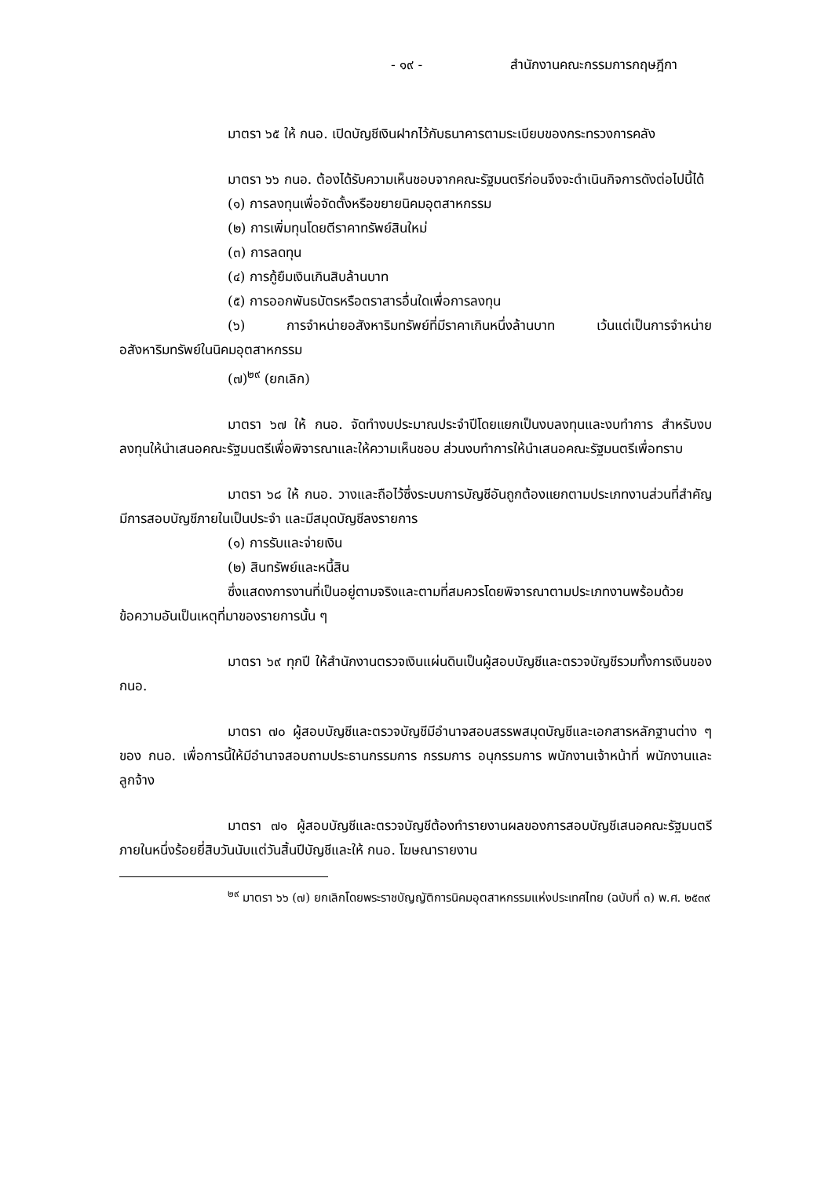- ๑๙ - สำนักงานคณะกรรมการกฤษฎีกา
มาตรา ๖๕ ให้ กนอ. เปิดบัญชีเงินฝากไว้กับธนาคารตามระเบียบของกระทรวงการคลัง
มาตรา ๖๖ กนอ. ต้องได้รับความเห็นชอบจากคณะรัฐมนตรีก่อนจึงจะดำเนินกิจการดังต่อไปนี้ได้
(๑) การลงทุนเพื่อจัดตั้งหรือขยายนิคมอุตสาหกรรม
(๒) การเพิ่มทุนโดยตีราคาทรัพย์สินใหม่
(๓) การลดทุน
(๔) การกู้ยืมเงินเกินสิบล้านบาท
(๕) การออกพันธบัตรหรือตราสารอื่นใดเพื่อการลงทุน
(๖) การจำหน่ายอสังหาริมทรัพย์ที่มีราคาเกินหนึ่งล้านบาท เว้นแต่เป็นการจำหน่ายอสังหาริมทรัพย์ในนิคมอุตสาหกรรม
(๗)<sup>๒๙</sup> (ยกเลิก)
มาตรา ๖๗ ให้ กนอ. จัดทำงบประมาณประจำปีโดยแยกเป็นงบลงทุนและงบทำการ สำหรับงบลงทุนให้นำเสนอคณะรัฐมนตรีเพื่อพิจารณาและให้ความเห็นชอบ ส่วนงบทำการให้นำเสนอคณะรัฐมนตรีเพื่อทราบ
มาตรา ๖๘ ให้ กนอ. วางและถือไว้ซึ่งระบบการบัญชีอันถูกต้องแยกตามประเภทงานส่วนที่สำคัญ มีการสอบบัญชีภายในเป็นประจำ และมีสมุดบัญชีลงรายการ
(๑) การรับและจ่ายเงิน
(๒) สินทรัพย์และหนี้สิน
ซึ่งแสดงการงานที่เป็นอยู่ตามจริงและตามที่สมควรโดยพิจารณาตามประเภทงานพร้อมด้วยข้อความอันเป็นเหตุที่มาของรายการนั้น ๆ
มาตรา ๖๙ ทุกปี ให้สำนักงานตรวจเงินแผ่นดินเป็นผู้สอบบัญชีและตรวจบัญชีรวมทั้งการเงินของ กนอ.
มาตรา ๗๐ ผู้สอบบัญชีและตรวจบัญชีมีอำนาจสอบสรรพสมุดบัญชีและเอกสารหลักฐานต่าง ๆ ของ กนอ. เพื่อการนี้ให้มีอำนาจสอบถามประธานกรรมการ กรรมการ อนุกรรมการ พนักงานเจ้าหน้าที่ พนักงานและลูกจ้าง
มาตรา ๗๑ ผู้สอบบัญชีและตรวจบัญชีต้องทำรายงานผลของการสอบบัญชีเสนอคณะรัฐมนตรี ภายในหนึ่งร้อยยี่สิบวันนับแต่วันสิ้นปีบัญชีและให้ กนอ. โฆษณารายงาน
<sup>๒๙</sup> มาตรา ๖๖ (๗) ยกเลิกโดยพระราชบัญญัติการนิคมอุตสาหกรรมแห่งประเทศไทย (ฉบับที่ ๓) พ.ศ. ๒๕๓๙